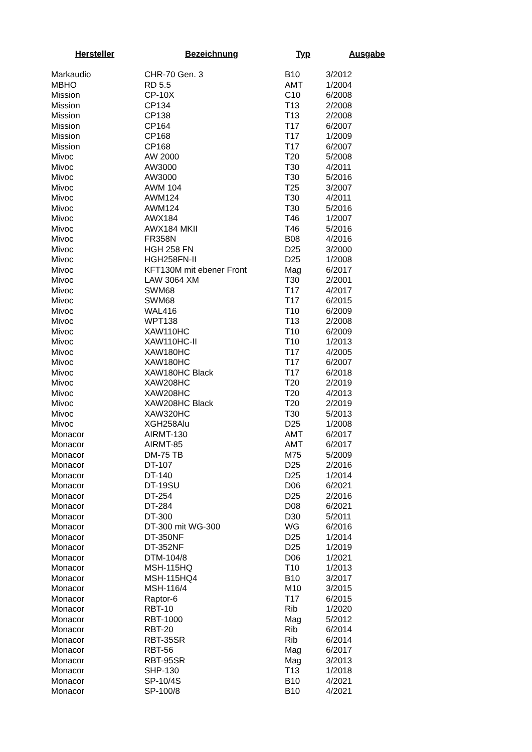| Hersteller | Bezeichnung | Typ | Ausgabe |
| --- | --- | --- | --- |
| Markaudio | CHR-70 Gen. 3 | B10 | 3/2012 |
| MBHO | RD 5.5 | AMT | 1/2004 |
| Mission | CP-10X | C10 | 6/2008 |
| Mission | CP134 | T13 | 2/2008 |
| Mission | CP138 | T13 | 2/2008 |
| Mission | CP164 | T17 | 6/2007 |
| Mission | CP168 | T17 | 1/2009 |
| Mission | CP168 | T17 | 6/2007 |
| Mivoc | AW 2000 | T20 | 5/2008 |
| Mivoc | AW3000 | T30 | 4/2011 |
| Mivoc | AW3000 | T30 | 5/2016 |
| Mivoc | AWM 104 | T25 | 3/2007 |
| Mivoc | AWM124 | T30 | 4/2011 |
| Mivoc | AWM124 | T30 | 5/2016 |
| Mivoc | AWX184 | T46 | 1/2007 |
| Mivoc | AWX184 MKII | T46 | 5/2016 |
| Mivoc | FR358N | B08 | 4/2016 |
| Mivoc | HGH 258 FN | D25 | 3/2000 |
| Mivoc | HGH258FN-II | D25 | 1/2008 |
| Mivoc | KFT130M mit ebener Front | Mag | 6/2017 |
| Mivoc | LAW 3064 XM | T30 | 2/2001 |
| Mivoc | SWM68 | T17 | 4/2017 |
| Mivoc | SWM68 | T17 | 6/2015 |
| Mivoc | WAL416 | T10 | 6/2009 |
| Mivoc | WPT138 | T13 | 2/2008 |
| Mivoc | XAW110HC | T10 | 6/2009 |
| Mivoc | XAW110HC-II | T10 | 1/2013 |
| Mivoc | XAW180HC | T17 | 4/2005 |
| Mivoc | XAW180HC | T17 | 6/2007 |
| Mivoc | XAW180HC Black | T17 | 6/2018 |
| Mivoc | XAW208HC | T20 | 2/2019 |
| Mivoc | XAW208HC | T20 | 4/2013 |
| Mivoc | XAW208HC Black | T20 | 2/2019 |
| Mivoc | XAW320HC | T30 | 5/2013 |
| Mivoc | XGH258Alu | D25 | 1/2008 |
| Monacor | AIRMT-130 | AMT | 6/2017 |
| Monacor | AIRMT-85 | AMT | 6/2017 |
| Monacor | DM-75 TB | M75 | 5/2009 |
| Monacor | DT-107 | D25 | 2/2016 |
| Monacor | DT-140 | D25 | 1/2014 |
| Monacor | DT-19SU | D06 | 6/2021 |
| Monacor | DT-254 | D25 | 2/2016 |
| Monacor | DT-284 | D08 | 6/2021 |
| Monacor | DT-300 | D30 | 5/2011 |
| Monacor | DT-300 mit WG-300 | WG | 6/2016 |
| Monacor | DT-350NF | D25 | 1/2014 |
| Monacor | DT-352NF | D25 | 1/2019 |
| Monacor | DTM-104/8 | D06 | 1/2021 |
| Monacor | MSH-115HQ | T10 | 1/2013 |
| Monacor | MSH-115HQ4 | B10 | 3/2017 |
| Monacor | MSH-116/4 | M10 | 3/2015 |
| Monacor | Raptor-6 | T17 | 6/2015 |
| Monacor | RBT-10 | Rib | 1/2020 |
| Monacor | RBT-1000 | Mag | 5/2012 |
| Monacor | RBT-20 | Rib | 6/2014 |
| Monacor | RBT-35SR | Rib | 6/2014 |
| Monacor | RBT-56 | Mag | 6/2017 |
| Monacor | RBT-95SR | Mag | 3/2013 |
| Monacor | SHP-130 | T13 | 1/2018 |
| Monacor | SP-10/4S | B10 | 4/2021 |
| Monacor | SP-100/8 | B10 | 4/2021 |